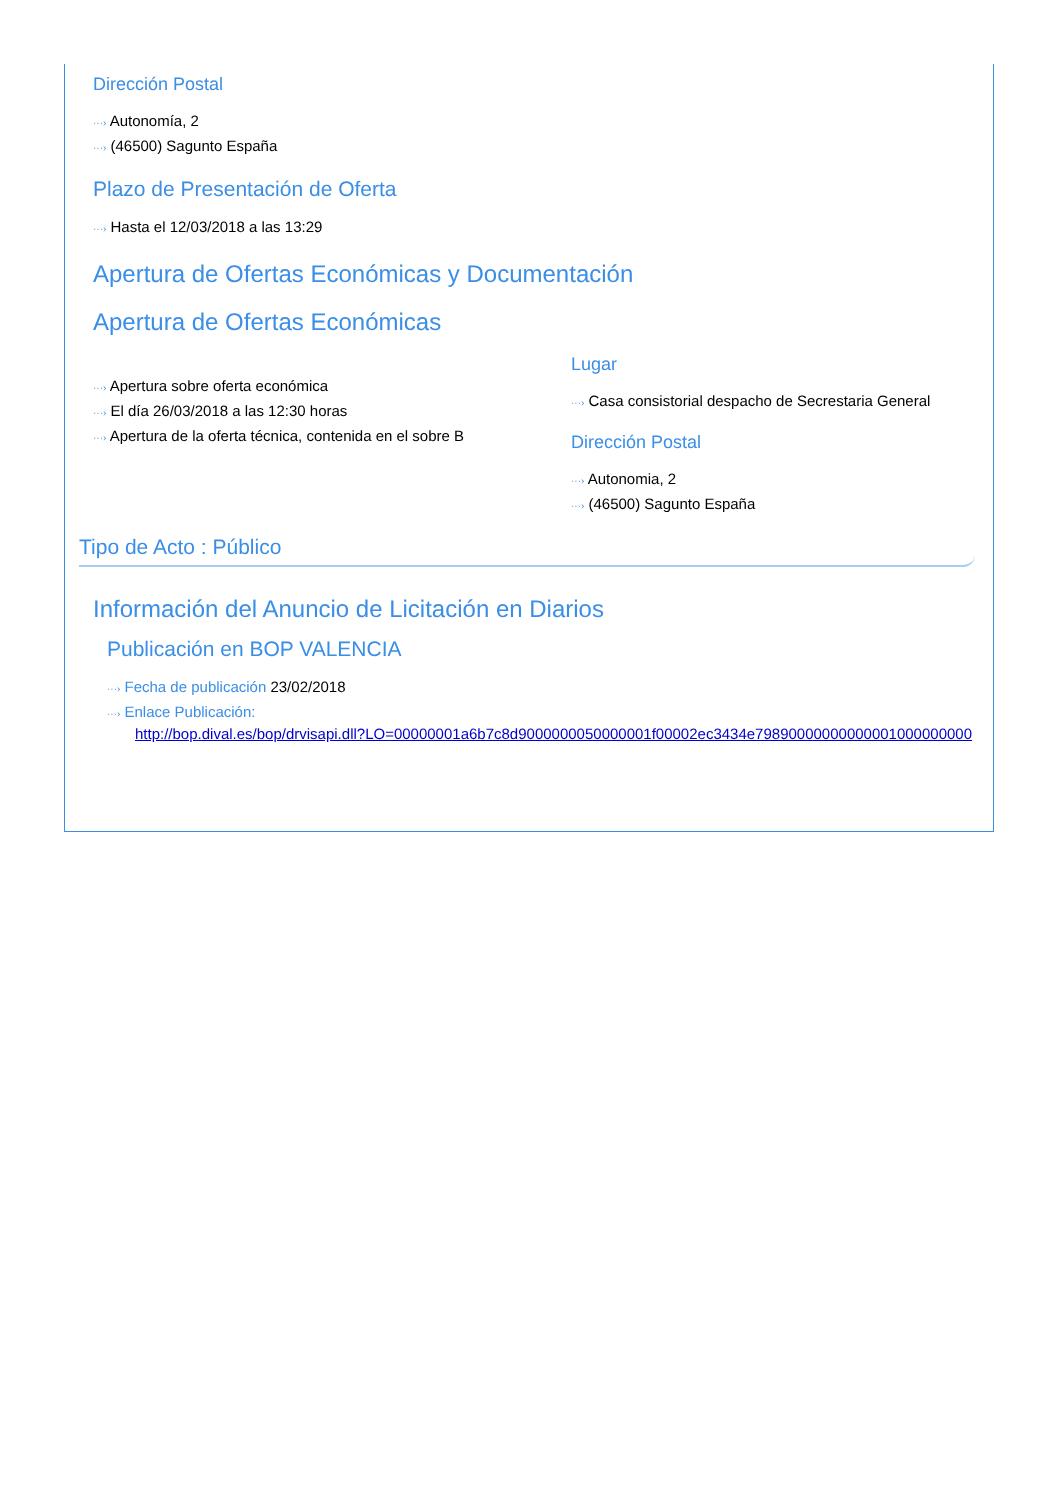Dirección Postal
···› Autonomía, 2
···› (46500) Sagunto España
Plazo de Presentación de Oferta
···› Hasta el 12/03/2018 a las 13:29
Apertura de Ofertas Económicas y Documentación
Apertura de Ofertas Económicas
···› Apertura sobre oferta económica
···› El día 26/03/2018 a las 12:30 horas
···› Apertura de la oferta técnica, contenida en el sobre B
Lugar
···› Casa consistorial despacho de Secrestaria General
Dirección Postal
···› Autonomia, 2
···› (46500) Sagunto España
Tipo de Acto : Público
Información del Anuncio de Licitación en Diarios
Publicación en BOP VALENCIA
···› Fecha de publicación 23/02/2018
···› Enlace Publicación:
http://bop.dival.es/bop/drvisapi.dll?LO=00000001a6b7c8d9000000050000001f00002ec3434e79890000000000001000000000